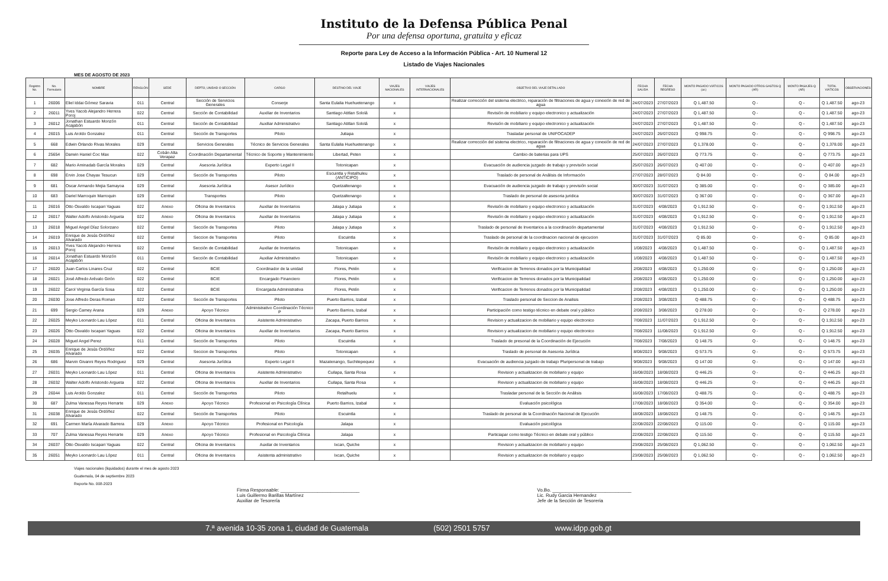Instituto de la Defensa Pública Penal
Por una defensa oportuna, gratuita y eficaz
Reporte para Ley de Acceso a la Información Pública - Art. 10 Numeral 12
Listado de Viajes Nacionales
MES DE AGOSTO DE 2023
| Registro No. | No. Formulario | NOMBRE | RENGLÓN | SEDE | DEPTO, UNIDAD O SECCIÓN | CARGO | DESTINO DEL VIAJE | VIAJES NACIONALES | VIAJES INTERNACIONALES | OBJETIVO DEL VIAJE DETALLADO | FECHA SALIDA | FECHA REGRESO | MONTO PAGADO VIÁTICOS (ar.) | MONTO PAGADO OTROS GASTOS Q (AR) | MONTO PASAJES Q (AR) | TOTAL VIÁTICOS | OBSERVACIONES |
| --- | --- | --- | --- | --- | --- | --- | --- | --- | --- | --- | --- | --- | --- | --- | --- | --- | --- |
| 1 | 26006 | Eliel Iddai Gómez Saravia | 011 | Central | Sección de Servicios Generales | Conserje | Santa Eulalia Huehuetenango | x | | Realizar corrección del sistema electrico, reparación de filtraciones de agua y conexión de red de agua | 24/07/2023 | 27/07/2023 | Q 1,487.50 | Q - | Q - | Q 1,487.50 | ago-23 |
| 2 | 26011 | Yves Yacob Alejandro Herrera Poroj | 022 | Central | Sección de Contabilidad | Auxiliar de Inventarios | Santiago Atitlan Sololá | x | | Revisión de mobiliario y equipo electronico y actualización | 24/07/2023 | 27/07/2023 | Q 1,487.50 | Q - | Q - | Q 1,487.50 | ago-23 |
| 3 | 26012 | Jonathan Estuardo Monzón Acajabón | 011 | Central | Sección de Contabilidad | Auxiliar Administrativo | Santiago Atitlan Sololá | x | | Revisión de mobiliario y equipo electronico y actualización | 24/07/2023 | 27/07/2023 | Q 1,487.50 | Q - | Q - | Q 1,487.50 | ago-23 |
| 4 | 26015 | Luis Aroldo Gonzalez | 011 | Central | Sección de Transportes | Piloto | Jutiapa | x | | Trasladar personal de UNIFOCADEP | 24/07/2023 | 26/07/2023 | Q 998.75 | Q - | Q - | Q 998.75 | ago-23 |
| 5 | 668 | Edwin Orlando Rivas Morales | 029 | Central | Servicios Generales | Técnico de Servicios Generales | Santa Eulalia Huehuetenango | x | | Realizar corrección del sistema electrico, reparación de filtraciones de agua y conexión de red de agua | 24/07/2023 | 27/07/2023 | Q 1,378.00 | Q - | Q - | Q 1,378.00 | ago-23 |
| 6 | 25654 | Darwin Haniel Coc Max | 022 | Cobán Alta Verapaz | Coordinación Departamental | Técnico de Soporte y Mantenimiento | Libertad, Peten | x | | Cambio de baterias para UPS | 25/07/2023 | 26/07/2023 | Q 773.75 | Q - | Q - | Q 773.75 | ago-23 |
| 7 | 682 | Mario Aminadab García Morales | 029 | Central | Asesoria Jurídica | Experto Legal II | Totonicapan | x | | Evacuación de audiencia juzgado de trabajo y previsión social | 25/07/2023 | 26/07/2023 | Q 407.00 | Q - | Q - | Q 407.00 | ago-23 |
| 8 | 698 | Ervin Jose Chayax Tesucun | 029 | Central | Sección de Transportes | Piloto | Escuintla y Retalhuleu (ANTICIPO) | x | | Traslado de personal de Análisis de Información | 27/07/2023 | 28/07/2023 | Q 84.00 | Q - | Q - | Q 84.00 | ago-23 |
| 9 | 681 | Oscar Armando Mejia Samayoa | 029 | Central | Asesoria Jurídica | Asesor Jurídico | Quetzaltenango | x | | Evacuación de audiencia juzgado de trabajo y previsión social | 30/07/2023 | 31/07/2023 | Q 385.00 | Q - | Q - | Q 385.00 | ago-23 |
| 10 | 683 | Dariel Marroquin Marroquin | 029 | Central | Transportes | Piloto | Quetzaltenango | x | | Traslado de personal de asesoria juridica | 30/07/2023 | 31/07/2023 | Q 367.00 | Q - | Q - | Q 367.00 | ago-23 |
| 11 | 26016 | Otto Osvaldo Iscapari Yaguas | 022 | Anexo | Oficina de Inventarios | Auxiliar de Inventarios | Jalapa y Jutiapa | x | | Revisión de mobiliario y equipo electronico y actualización | 31/07/2023 | 4/08/2023 | Q 1,912.50 | Q - | Q - | Q 1,912.50 | ago-23 |
| 12 | 26017 | Walter Adolfo Aristondo Argueta | 022 | Anexo | Oficina de Inventarios | Auxiliar de Inventarios | Jalapa y Jutiapa | x | | Revisión de mobiliario y equipo electronico y actualización | 31/07/2023 | 4/08/2023 | Q 1,912.50 | Q - | Q - | Q 1,912.50 | ago-23 |
| 13 | 26018 | Miguel Angel Díaz Solorzano | 022 | Central | Sección de Transportes | Piloto | Jalapa y Jutiapa | x | | Traslado de personal de Inventarios a la coordinación departamental | 31/07/2023 | 4/08/2023 | Q 1,912.50 | Q - | Q - | Q 1,912.50 | ago-23 |
| 14 | 26019 | Enrique de Jesús Ordóñez Alvarado | 022 | Central | Seccion de Transportes | Piloto | Escuintla | x | | Traslado de personal de la coordinacion nacional de ejecucion | 31/07/2023 | 31/07/2023 | Q 85.00 | Q - | Q - | Q 85.00 | ago-23 |
| 15 | 26013 | Yves Yacob Alejandro Herrera Poroj | 022 | Central | Sección de Contabilidad | Auxiliar de Inventarios | Totonicapan | x | | Revisión de mobiliario y equipo electronico y actualización | 1/08/2023 | 4/08/2023 | Q 1,487.50 | Q - | Q - | Q 1,487.50 | ago-23 |
| 16 | 26014 | Jonathan Estuardo Monzón Acajabón | 011 | Central | Sección de Contabilidad | Auxiliar Administrativo | Totonicapan | x | | Revisión de mobiliario y equipo electronico y actualización | 1/08/2023 | 4/08/2023 | Q 1,487.50 | Q - | Q - | Q 1,487.50 | ago-23 |
| 17 | 26020 | Juan Carlos Linares Cruz | 022 | Central | BCIE | Coordinador de la unidad | Flores, Petén | x | | Verificacion de Terrenos donados por la Municipalidad | 2/08/2023 | 4/08/2023 | Q 1,250.00 | Q - | Q - | Q 1,250.00 | ago-23 |
| 18 | 26021 | José Alfredo Arévalo Girón | 022 | Central | BCIE | Encargado Financiero | Flores, Petén | x | | Verificacion de Terrenos donados por la Municipalidad | 2/08/2023 | 4/08/2023 | Q 1,250.00 | Q - | Q - | Q 1,250.00 | ago-23 |
| 19 | 26022 | Carol Virginia García Sosa | 022 | Central | BCIE | Encargada Administrativa | Flores, Petén | x | | Verificacion de Terrenos donados por la Municipalidad | 2/08/2023 | 4/08/2023 | Q 1,250.00 | Q - | Q - | Q 1,250.00 | ago-23 |
| 20 | 26030 | Jose Alfredo Deras Roman | 022 | Central | Sección de Transportes | Piloto | Puerto Barrios, Izabal | x | | Traslado personal de Seccion de Analisis | 2/08/2023 | 3/08/2023 | Q 488.75 | Q - | Q - | Q 488.75 | ago-23 |
| 21 | 699 | Sergio Camey Arana | 029 | Anexo | Apoyo Técnico | Administrativo Coordinación Técnico P | Puerto Barrios, Izabal | x | | Participación como testigo técnico en debate oral y público | 2/08/2023 | 3/08/2023 | Q 278.00 | Q - | Q - | Q 278.00 | ago-23 |
| 22 | 26025 | Meyko Leonardo Lau López | 011 | Central | Oficina de Inventarios | Asistente Administrativo | Zacapa, Puerto Barrios | x | | Revision y actualizacion de mobiliario y equipo electronico | 7/08/2023 | 11/07/2023 | Q 1,912.50 | Q - | Q - | Q 1,912.50 | ago-23 |
| 23 | 26026 | Otto Osvaldo Iscapari Yaguas | 022 | Central | Oficina de Inventarios | Auxiliar de Inventarios | Zacapa, Puerto Barrios | x | | Revision y actualizacion de mobiliario y equipo electronico | 7/08/2023 | 11/08/2023 | Q 1,912.50 | Q - | Q - | Q 1,912.50 | ago-23 |
| 24 | 26028 | Miguel Angel Perez | 011 | Central | Sección de Transportes | Piloto | Escuintla | x | | Traslado de presonal de la Coordinación de Ejecución | 7/08/2023 | 7/08/2023 | Q 148.75 | Q - | Q - | Q 148.75 | ago-23 |
| 25 | 26035 | Enrique de Jesús Ordóñez Alvarado | 022 | Central | Seccion de Transportes | Piloto | Totonicapan | x | | Traslado de personal de Asesoria Jurídica | 8/08/2023 | 9/08/2023 | Q 573.75 | Q - | Q - | Q 573.75 | ago-23 |
| 26 | 686 | Marvin Givanni Reyes Rodriguez | 029 | Central | Asesoria Jurídica | Experto Legal II | Mazatenango, Suchitepequez | x | | Evacuación de audiencia juzgado de trabajo Pluripersonal de trabajo | 9/08/2023 | 9/08/2023 | Q 147.00 | Q - | Q - | Q 147.00 | ago-23 |
| 27 | 26031 | Meyko Leonardo Lau López | 011 | Central | Oficina de Inventarios | Asistente Administrativo | Cuilapa, Santa Rosa | x | | Revision y actualizacion de mobiliario y equipo | 16/08/2023 | 18/08/2023 | Q 446.25 | Q - | Q - | Q 446.25 | ago-23 |
| 28 | 26032 | Walter Adolfo Aristondo Argueta | 022 | Central | Oficina de Inventarios | Auxiliar de Inventarios | Cuilapa, Santa Rosa | x | | Revision y actualizacion de mobiliario y equipo | 16/08/2023 | 18/08/2023 | Q 446.25 | Q - | Q - | Q 446.25 | ago-23 |
| 29 | 26044 | Luis Aroldo Gonzalez | 011 | Central | Sección de Transportes | Piloto | Retalhuelu | x | | Trasladar personal de la Sección de Análisis | 16/08/2023 | 17/08/2023 | Q 488.75 | Q - | Q - | Q 488.75 | ago-23 |
| 30 | 687 | Zulma Vanessa Reyes Herrarte | 029 | Anexo | Apoyo Técnico | Profesional en Psicología Clínica | Puerto Barrios, Izabal | x | | Evaluación psicológica | 17/08/2023 | 18/08/2023 | Q 354.00 | Q - | Q - | Q 354.00 | ago-23 |
| 31 | 26038 | Enrique de Jesús Ordóñez Alvarado | 022 | Central | Sección de Transportes | Piloto | Escuintla | x | | Traslado de personal de la Coordinación Nacional de Ejecución | 18/08/2023 | 18/08/2023 | Q 148.75 | Q - | Q - | Q 148.75 | ago-23 |
| 32 | 691 | Carmen María Alvarado Barrera | 029 | Anexo | Apoyo Técnico | Profesional en Psicología | Jalapa | x | | Evaluación psicológica | 22/08/2023 | 22/08/2023 | Q 115.00 | Q - | Q - | Q 115.00 | ago-23 |
| 33 | 707 | Zulma Vanessa Reyes Herrarte | 029 | Anexo | Apoyo Técnico | Profesional en Psicología Clínica | Jalapa | x | | Particiapar como testigo Técnico en debate oral y público | 22/08/2023 | 22/08/2023 | Q 115.50 | Q - | Q - | Q 115.50 | ago-23 |
| 34 | 26037 | Otto Osvaldo Iscapari Yaguas | 022 | Central | Oficina de Inventarios | Auxilar de Inventarios | Ixcan, Quiche | x | | Revision y actualizacion de mobiliario y equipo | 23/08/2023 | 25/08/2023 | Q 1,062.50 | Q - | Q - | Q 1,062.50 | ago-23 |
| 35 | 26051 | Meyko Leonardo Lau López | 011 | Central | Oficina de Inventarios | Asistenta administrativo | Ixcan, Quiche | x | | Revision y actualizacion de mobiliario y equipo | 23/08/2023 | 25/08/2023 | Q 1,062.50 | Q - | Q - | Q 1,062.50 | ago-23 |
Viajes nacionales (liquidados) durante el mes de agosto 2023
Guatemala, 04 de septiembre 2023
Reporte No. 008-2023
Firma Responsable: ______________________________
Luis Guillermo Barillas Martínez
Auxiliar de Tesorería
Vo.Bo. ______________________________
Lic. Rudy Garcia Hernandez
Jefe de la Sección de Tesoreria
7.ª avenida 10-35 zona 1, ciudad de Guatemala (502) 2501 5757 www.idpp.gob.gt